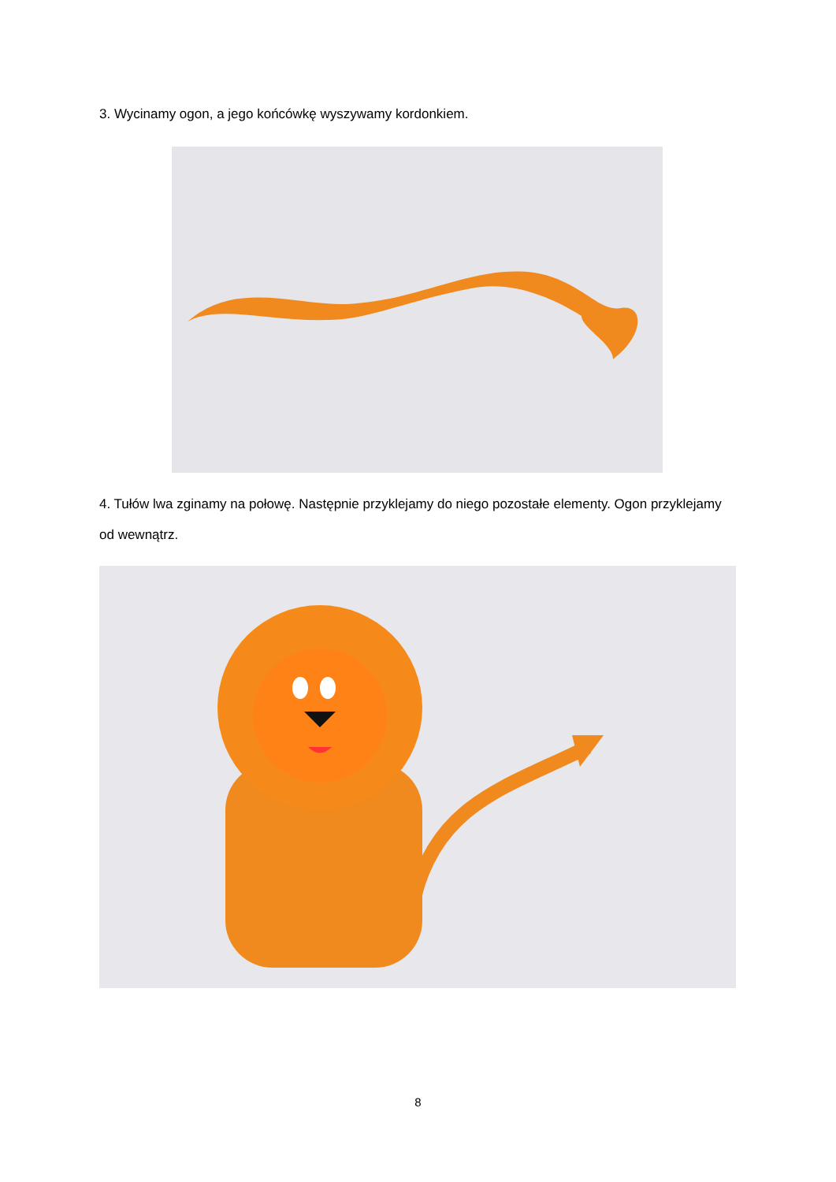3. Wycinamy ogon, a jego końcówkę wyszywamy kordonkiem.
4. Tułów lwa zginamy na połowę. Następnie przyklejamy do niego pozostałe elementy. Ogon przyklejamy od wewnątrz.
8